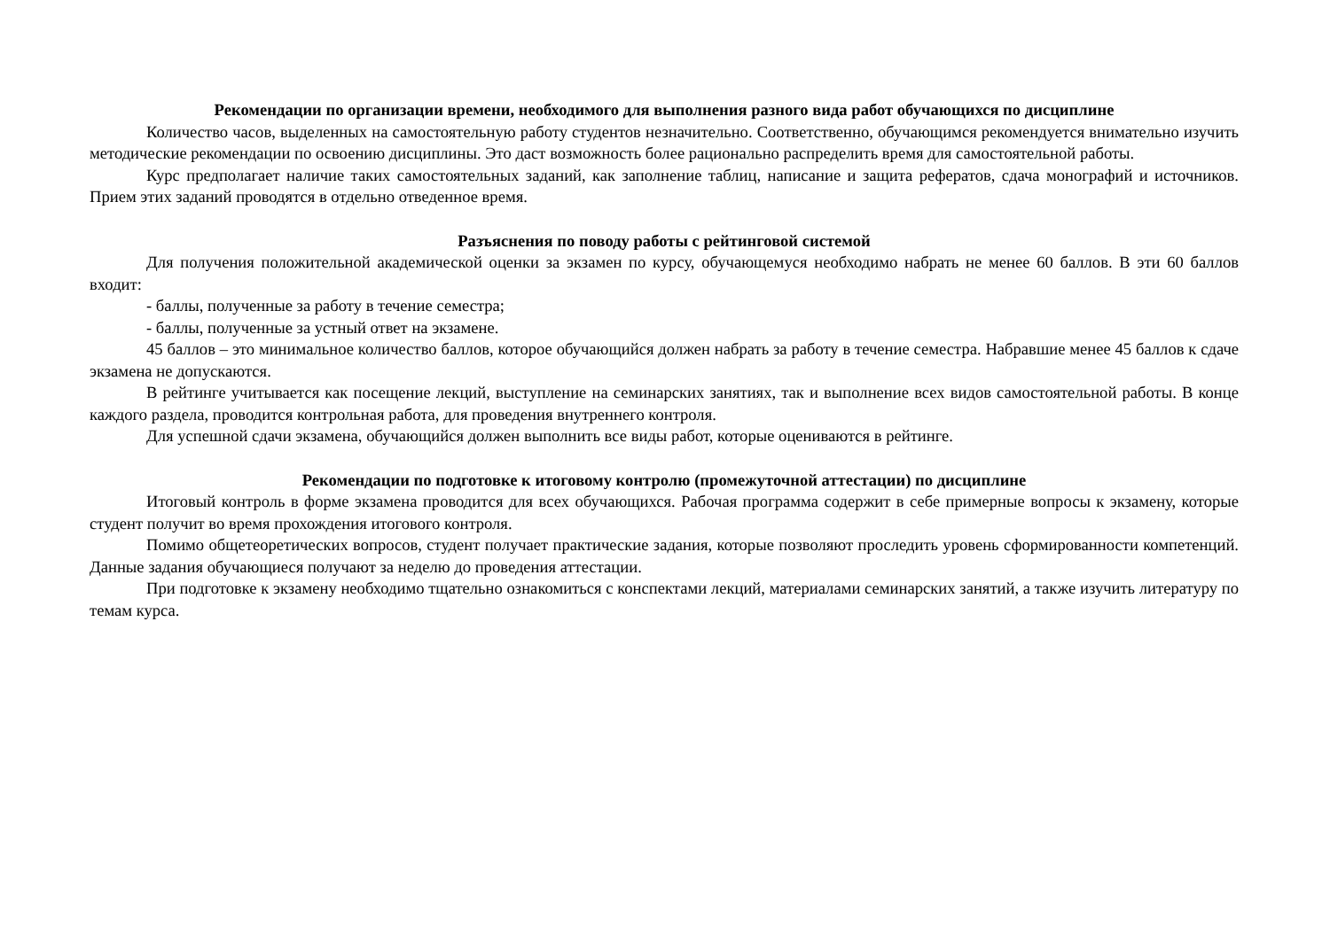Рекомендации по организации времени, необходимого для выполнения разного вида работ обучающихся по дисциплине
Количество часов, выделенных на самостоятельную работу студентов незначительно. Соответственно, обучающимся рекомендуется внимательно изучить методические рекомендации по освоению дисциплины. Это даст возможность более рационально распределить время для самостоятельной работы.
Курс предполагает наличие таких самостоятельных заданий, как заполнение таблиц, написание и защита рефератов, сдача монографий и источников. Прием этих заданий проводятся в отдельно отведенное время.
Разъяснения по поводу работы с рейтинговой системой
Для получения положительной академической оценки за экзамен по курсу, обучающемуся необходимо набрать не менее 60 баллов. В эти 60 баллов входит:
- баллы, полученные за работу в течение семестра;
- баллы, полученные за устный ответ на экзамене.
45 баллов – это минимальное количество баллов, которое обучающийся должен набрать за работу в течение семестра. Набравшие менее 45 баллов к сдаче экзамена не допускаются.
В рейтинге учитывается как посещение лекций, выступление на семинарских занятиях, так и выполнение всех видов самостоятельной работы. В конце каждого раздела, проводится контрольная работа, для проведения внутреннего контроля.
Для успешной сдачи экзамена, обучающийся должен выполнить все виды работ, которые оцениваются в рейтинге.
Рекомендации по подготовке к итоговому контролю (промежуточной аттестации) по дисциплине
Итоговый контроль в форме экзамена проводится для всех обучающихся. Рабочая программа содержит в себе примерные вопросы к экзамену, которые студент получит во время прохождения итогового контроля.
Помимо общетеоретических вопросов, студент получает практические задания, которые позволяют проследить уровень сформированности компетенций. Данные задания обучающиеся получают за неделю до проведения аттестации.
При подготовке к экзамену необходимо тщательно ознакомиться с конспектами лекций, материалами семинарских занятий, а также изучить литературу по темам курса.